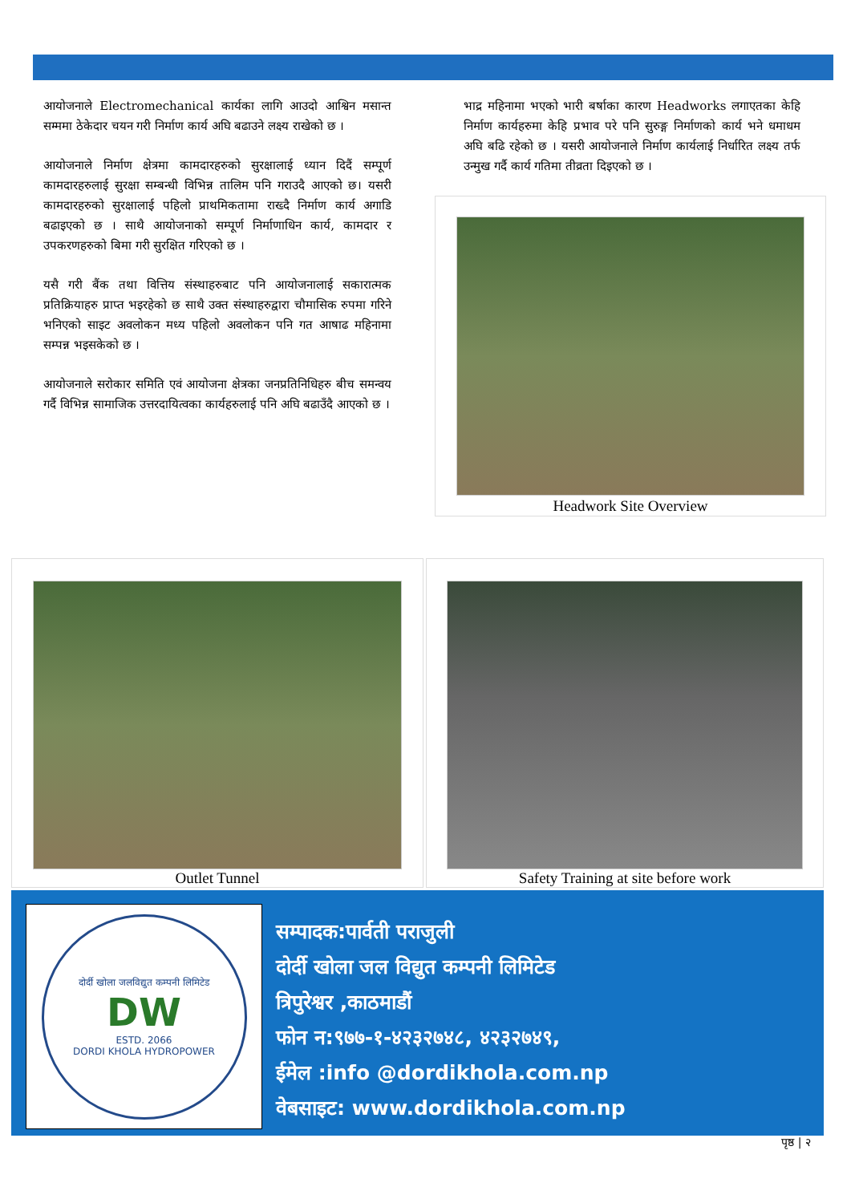आयोजनाले Electromechanical कार्यका लागि आउदो आश्विन मसान्त सम्ममा ठेकेदार चयन गरी निर्माण कार्य अघि बढाउने लक्ष्य राखेको छ ।
आयोजनाले निर्माण क्षेत्रमा कामदारहरुको सुरक्षालाई ध्यान दिदैं सम्पूर्ण कामदारहरुलाई सुरक्षा सम्बन्धी विभिन्न तालिम पनि गराउदै आएको छ। यसरी कामदारहरुको सुरक्षालाई पहिलो प्राथमिकतामा राख्दै निर्माण कार्य अगाडि बढाइएको छ । साथै आयोजनाको सम्पूर्ण निर्माणाधिन कार्य, कामदार र उपकरणहरुको बिमा गरी सुरक्षित गरिएको छ ।
यसै गरी बैंक तथा वित्तिय संस्थाहरुबाट पनि आयोजनालाई सकारात्मक प्रतिक्रियाहरु प्राप्त भइरहेको छ साथै उक्त संस्थाहरुद्वारा चौमासिक रुपमा गरिने भनिएको साइट अवलोकन मध्य पहिलो अवलोकन पनि गत आषाढ महिनामा सम्पन्न भइसकेको छ ।
आयोजनाले सरोकार समिति एवं आयोजना क्षेत्रका जनप्रतिनिधिहरु बीच समन्वय गर्दै विभिन्न सामाजिक उत्तरदायित्वका कार्यहरुलाई पनि अघि बढाउँदै आएको छ ।
भाद्र महिनामा भएको भारी बर्षाका कारण Headworks लगाएतका केहि निर्माण कार्यहरुमा केहि प्रभाव परे पनि सुरुङ्ग निर्माणको कार्य भने धमाधम अघि बढि रहेको छ । यसरी आयोजनाले निर्माण कार्यलाई निर्धारित लक्ष्य तर्फ उन्मुख गर्दै कार्य गतिमा तीव्रता दिइएको छ ।
Headwork Site Overview
Outlet Tunnel Safety Training at site before work
दोर्दी खोला जलविद्युत कम्पनी लिमिटेड
DW
ESTD. 2066
DORDI KHOLA HYDROPOWER
सम्पादक:पार्वती पराजुली
दोर्दी खोला जल विद्युत कम्पनी लिमिटेड
त्रिपुरेश्वर ,काठमाडौं
फोन न:९७७-१-४२३२७४८, ४२३२७४९,
ईमेल :info @dordikhola.com.np
वेबसाइट: www.dordikhola.com.np
पृष्ठ | २